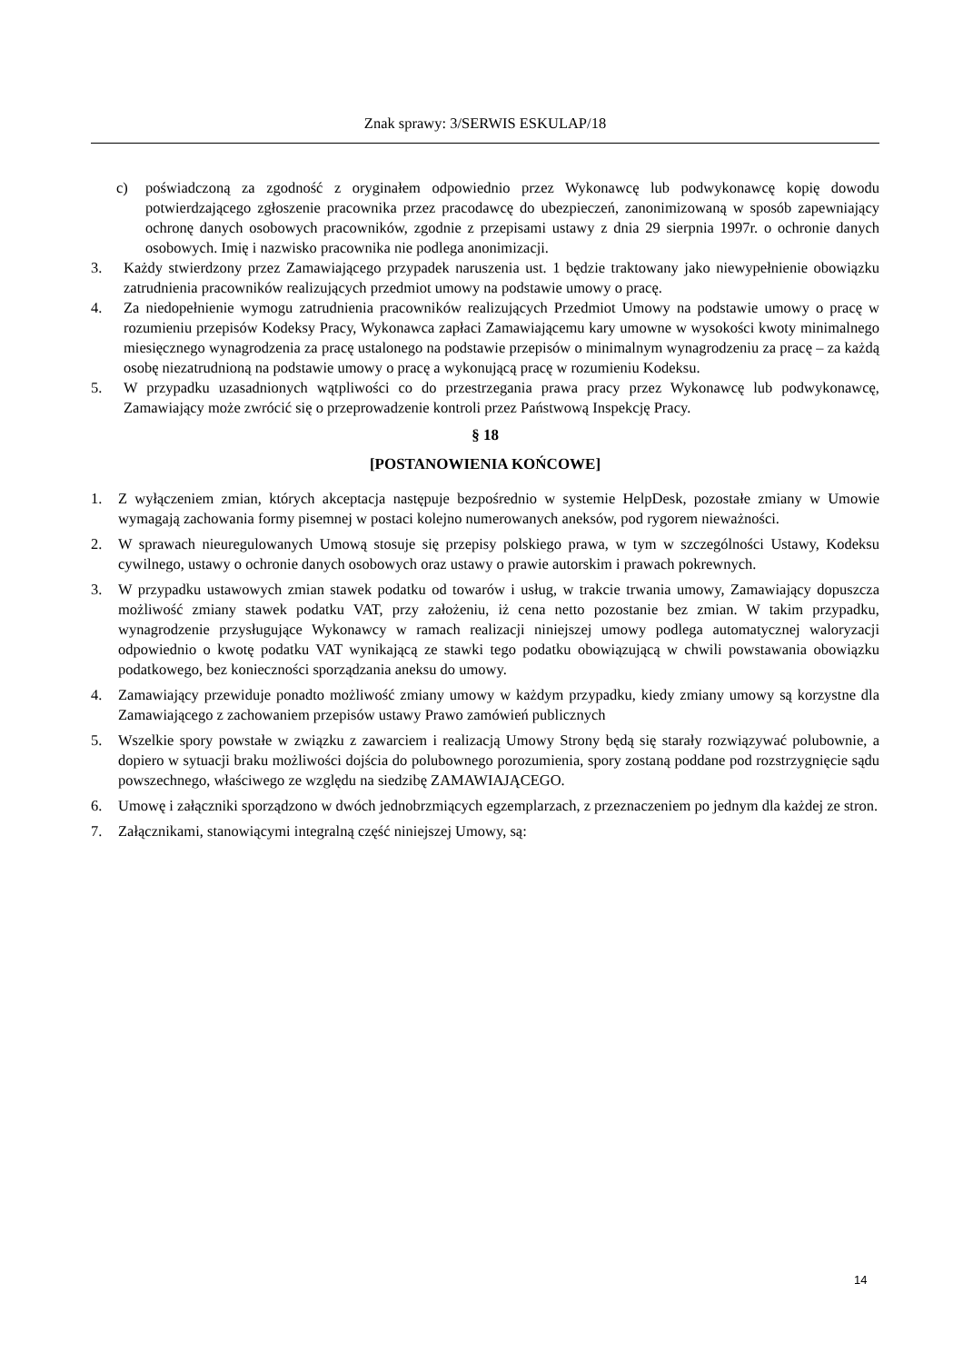Znak sprawy: 3/SERWIS ESKULAP/18
c) poświadczoną za zgodność z oryginałem odpowiednio przez Wykonawcę lub podwykonawcę kopię dowodu potwierdzającego zgłoszenie pracownika przez pracodawcę do ubezpieczeń, zanonimizowaną w sposób zapewniający ochronę danych osobowych pracowników, zgodnie z przepisami ustawy z dnia 29 sierpnia 1997r. o ochronie danych osobowych. Imię i nazwisko pracownika nie podlega anonimizacji.
3. Każdy stwierdzony przez Zamawiającego przypadek naruszenia ust. 1 będzie traktowany jako niewypełnienie obowiązku zatrudnienia pracowników realizujących przedmiot umowy na podstawie umowy o pracę.
4. Za niedopełnienie wymogu zatrudnienia pracowników realizujących Przedmiot Umowy na podstawie umowy o pracę w rozumieniu przepisów Kodeksy Pracy, Wykonawca zapłaci Zamawiającemu kary umowne w wysokości kwoty minimalnego miesięcznego wynagrodzenia za pracę ustalonego na podstawie przepisów o minimalnym wynagrodzeniu za pracę – za każdą osobę niezatrudnioną na podstawie umowy o pracę a wykonującą pracę w rozumieniu Kodeksu.
5. W przypadku uzasadnionych wątpliwości co do przestrzegania prawa pracy przez Wykonawcę lub podwykonawcę, Zamawiający może zwrócić się o przeprowadzenie kontroli przez Państwową Inspekcję Pracy.
§ 18
[POSTANOWIENIA KOŃCOWE]
1. Z wyłączeniem zmian, których akceptacja następuje bezpośrednio w systemie HelpDesk, pozostałe zmiany w Umowie wymagają zachowania formy pisemnej w postaci kolejno numerowanych aneksów, pod rygorem nieważności.
2. W sprawach nieuregulowanych Umową stosuje się przepisy polskiego prawa, w tym w szczególności Ustawy, Kodeksu cywilnego, ustawy o ochronie danych osobowych oraz ustawy o prawie autorskim i prawach pokrewnych.
3. W przypadku ustawowych zmian stawek podatku od towarów i usług, w trakcie trwania umowy, Zamawiający dopuszcza możliwość zmiany stawek podatku VAT, przy założeniu, iż cena netto pozostanie bez zmian. W takim przypadku, wynagrodzenie przysługujące Wykonawcy w ramach realizacji niniejszej umowy podlega automatycznej waloryzacji odpowiednio o kwotę podatku VAT wynikającą ze stawki tego podatku obowiązującą w chwili powstawania obowiązku podatkowego, bez konieczności sporządzania aneksu do umowy.
4. Zamawiający przewiduje ponadto możliwość zmiany umowy w każdym przypadku, kiedy zmiany umowy są korzystne dla Zamawiającego z zachowaniem przepisów ustawy Prawo zamówień publicznych
5. Wszelkie spory powstałe w związku z zawarciem i realizacją Umowy Strony będą się starały rozwiązywać polubownie, a dopiero w sytuacji braku możliwości dojścia do polubownego porozumienia, spory zostaną poddane pod rozstrzygnięcie sądu powszechnego, właściwego ze względu na siedzibę ZAMAWIAJĄCEGO.
6. Umowę i załączniki sporządzono w dwóch jednobrzmiących egzemplarzach, z przeznaczeniem po jednym dla każdej ze stron.
7. Załącznikami, stanowiącymi integralną część niniejszej Umowy, są:
14